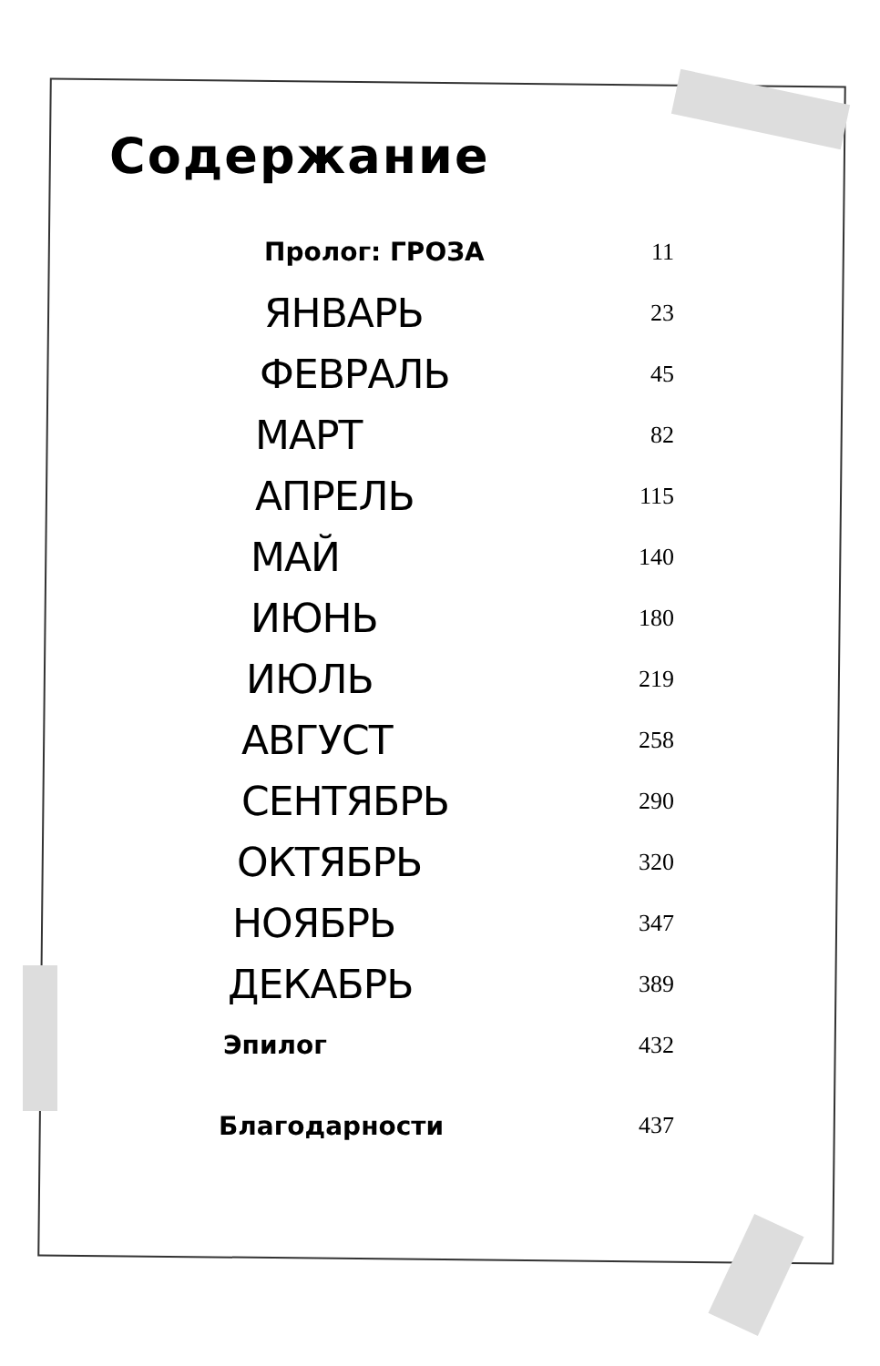Содержание
Пролог: ГРОЗА 11
ЯНВАРЬ 23
ФЕВРАЛЬ 45
МАРТ 82
АПРЕЛЬ 115
МАЙ 140
ИЮНЬ 180
ИЮЛЬ 219
АВГУСТ 258
СЕНТЯБРЬ 290
ОКТЯБРЬ 320
НОЯБРЬ 347
ДЕКАБРЬ 389
Эпилог 432
Благодарности 437